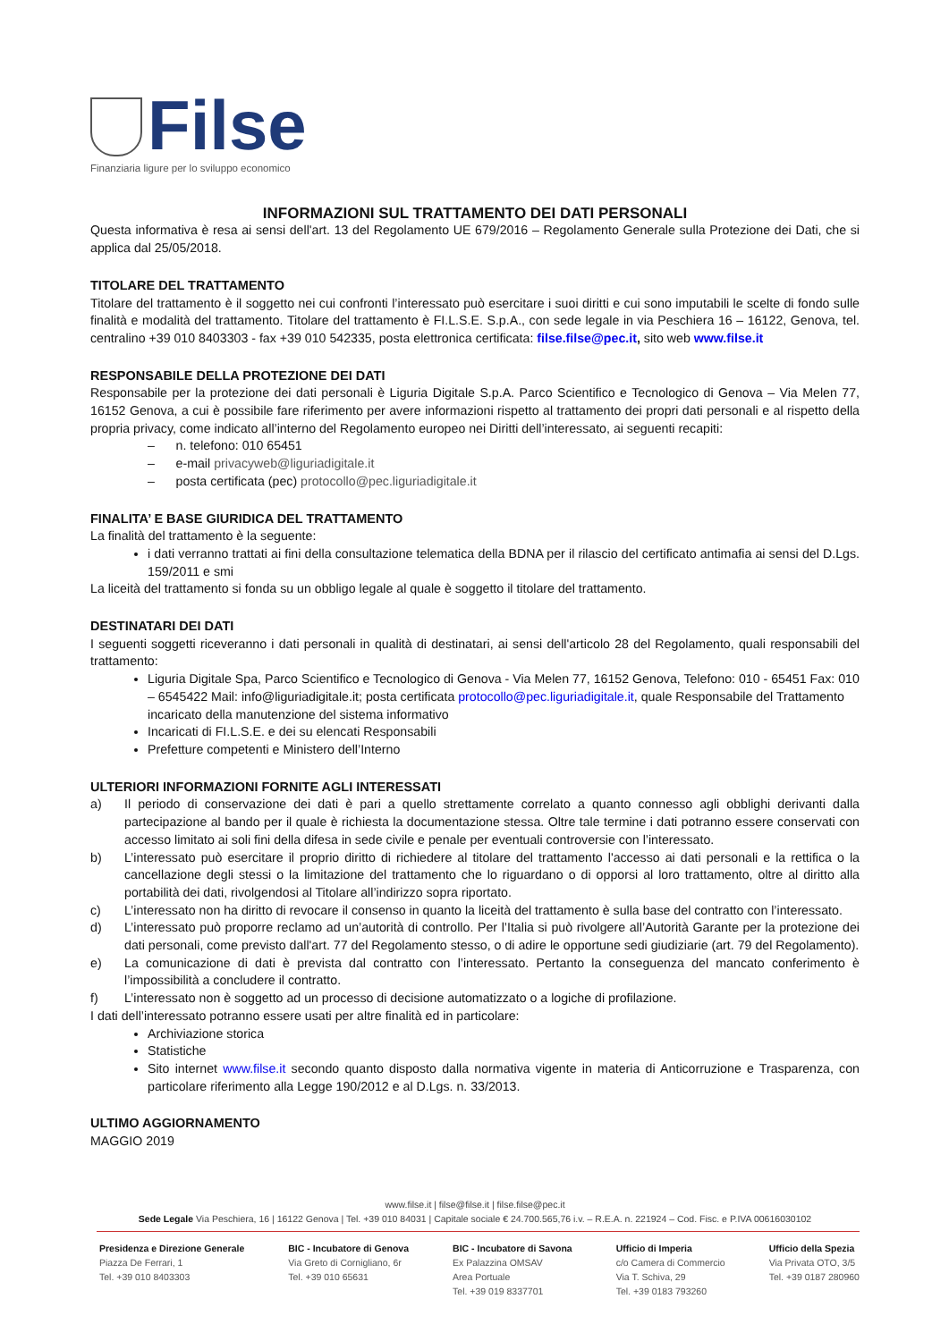Filse
Finanziaria ligure per lo sviluppo economico
INFORMAZIONI SUL TRATTAMENTO DEI DATI PERSONALI
Questa informativa è resa ai sensi dell'art. 13 del Regolamento UE 679/2016 – Regolamento Generale sulla Protezione dei Dati, che si applica dal 25/05/2018.
TITOLARE DEL TRATTAMENTO
Titolare del trattamento è il soggetto nei cui confronti l’interessato può esercitare i suoi diritti e cui sono imputabili le scelte di fondo sulle finalità e modalità del trattamento. Titolare del trattamento è FI.L.S.E. S.p.A., con sede legale in via Peschiera 16 – 16122, Genova, tel. centralino +39 010 8403303 - fax +39 010 542335, posta elettronica certificata: filse.filse@pec.it, sito web www.filse.it
RESPONSABILE DELLA PROTEZIONE DEI DATI
Responsabile per la protezione dei dati personali è Liguria Digitale S.p.A. Parco Scientifico e Tecnologico di Genova – Via Melen 77, 16152 Genova, a cui è possibile fare riferimento per avere informazioni rispetto al trattamento dei propri dati personali e al rispetto della propria privacy, come indicato all’interno del Regolamento europeo nei Diritti dell’interessato, ai seguenti recapiti:
– n. telefono: 010 65451
– e-mail privacyweb@liguriadigitale.it
– posta certificata (pec) protocollo@pec.liguriadigitale.it
FINALITA’ E BASE GIURIDICA DEL TRATTAMENTO
La finalità del trattamento è la seguente:
i dati verranno trattati ai fini della consultazione telematica della BDNA per il rilascio del certificato antimafia ai sensi del D.Lgs. 159/2011 e smi
La liceità del trattamento si fonda su un obbligo legale al quale è soggetto il titolare del trattamento.
DESTINATARI DEI DATI
I seguenti soggetti riceveranno i dati personali in qualità di destinatari, ai sensi dell'articolo 28 del Regolamento, quali responsabili del trattamento:
Liguria Digitale Spa, Parco Scientifico e Tecnologico di Genova - Via Melen 77, 16152 Genova, Telefono: 010 - 65451 Fax: 010 – 6545422 Mail: info@liguriadigitale.it; posta certificata protocollo@pec.liguriadigitale.it, quale Responsabile del Trattamento incaricato della manutenzione del sistema informativo
Incaricati di FI.L.S.E. e dei su elencati Responsabili
Prefetture competenti e Ministero dell’Interno
ULTERIORI INFORMAZIONI FORNITE AGLI INTERESSATI
a) Il periodo di conservazione dei dati è pari a quello strettamente correlato a quanto connesso agli obblighi derivanti dalla partecipazione al bando per il quale è richiesta la documentazione stessa. Oltre tale termine i dati potranno essere conservati con accesso limitato ai soli fini della difesa in sede civile e penale per eventuali controversie con l’interessato.
b) L’interessato può esercitare il proprio diritto di richiedere al titolare del trattamento l'accesso ai dati personali e la rettifica o la cancellazione degli stessi o la limitazione del trattamento che lo riguardano o di opporsi al loro trattamento, oltre al diritto alla portabilità dei dati, rivolgendosi al Titolare all’indirizzo sopra riportato.
c) L’interessato non ha diritto di revocare il consenso in quanto la liceità del trattamento è sulla base del contratto con l’interessato.
d) L’interessato può proporre reclamo ad un’autorità di controllo. Per l’Italia si può rivolgere all’Autorità Garante per la protezione dei dati personali, come previsto dall'art. 77 del Regolamento stesso, o di adire le opportune sedi giudiziarie (art. 79 del Regolamento).
e) La comunicazione di dati è prevista dal contratto con l’interessato. Pertanto la conseguenza del mancato conferimento è l’impossibilità a concludere il contratto.
f) L’interessato non è soggetto ad un processo di decisione automatizzato o a logiche di profilazione.
I dati dell’interessato potranno essere usati per altre finalità ed in particolare:
Archiviazione storica
Statistiche
Sito internet www.filse.it secondo quanto disposto dalla normativa vigente in materia di Anticorruzione e Trasparenza, con particolare riferimento alla Legge 190/2012 e al D.Lgs. n. 33/2013.
ULTIMO AGGIORNAMENTO
MAGGIO 2019
www.filse.it | filse@filse.it | filse.filse@pec.it
Sede Legale Via Peschiera, 16 | 16122 Genova | Tel. +39 010 84031 | Capitale sociale € 24.700.565,76 i.v. – R.E.A. n. 221924 – Cod. Fisc. e P.IVA 00616030102
Presidenza e Direzione Generale
Piazza De Ferrari, 1
Tel. +39 010 8403303
BIC - Incubatore di Genova
Via Greto di Cornigliano, 6r
Tel. +39 010 65631
BIC - Incubatore di Savona
Ex Palazzina OMSAV
Area Portuale
Tel. +39 019 8337701
Ufficio di Imperia
c/o Camera di Commercio
Via T. Schiva, 29
Tel. +39 0183 793260
Ufficio della Spezia
Via Privata OTO, 3/5
Tel. +39 0187 280960